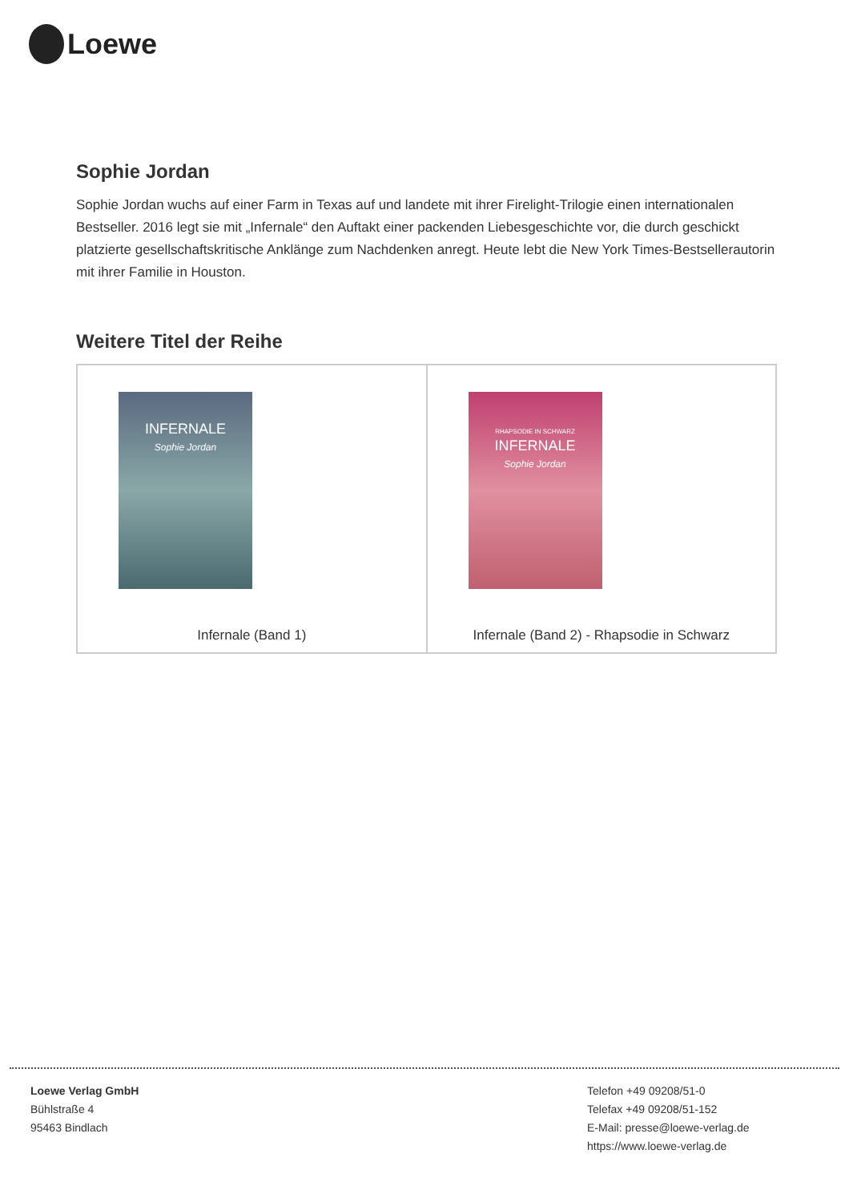Loewe
Sophie Jordan
Sophie Jordan wuchs auf einer Farm in Texas auf und landete mit ihrer Firelight-Trilogie einen internationalen Bestseller. 2016 legt sie mit „Infernale“ den Auftakt einer packenden Liebesgeschichte vor, die durch geschickt platzierte gesellschaftskritische Anklänge zum Nachdenken anregt. Heute lebt die New York Times-Bestsellerautorin mit ihrer Familie in Houston.
Weitere Titel der Reihe
| INFERNALE Sophie Jordan Infernale (Band 1) | RHAPSODIE IN SCHWARZ INFERNALE Sophie Jordan Infernale (Band 2) - Rhapsodie in Schwarz |
Loewe Verlag GmbH
Bühlstraße 4
95463 Bindlach
Telefon +49 09208/51-0
Telefax +49 09208/51-152
E-Mail: presse@loewe-verlag.de
https://www.loewe-verlag.de